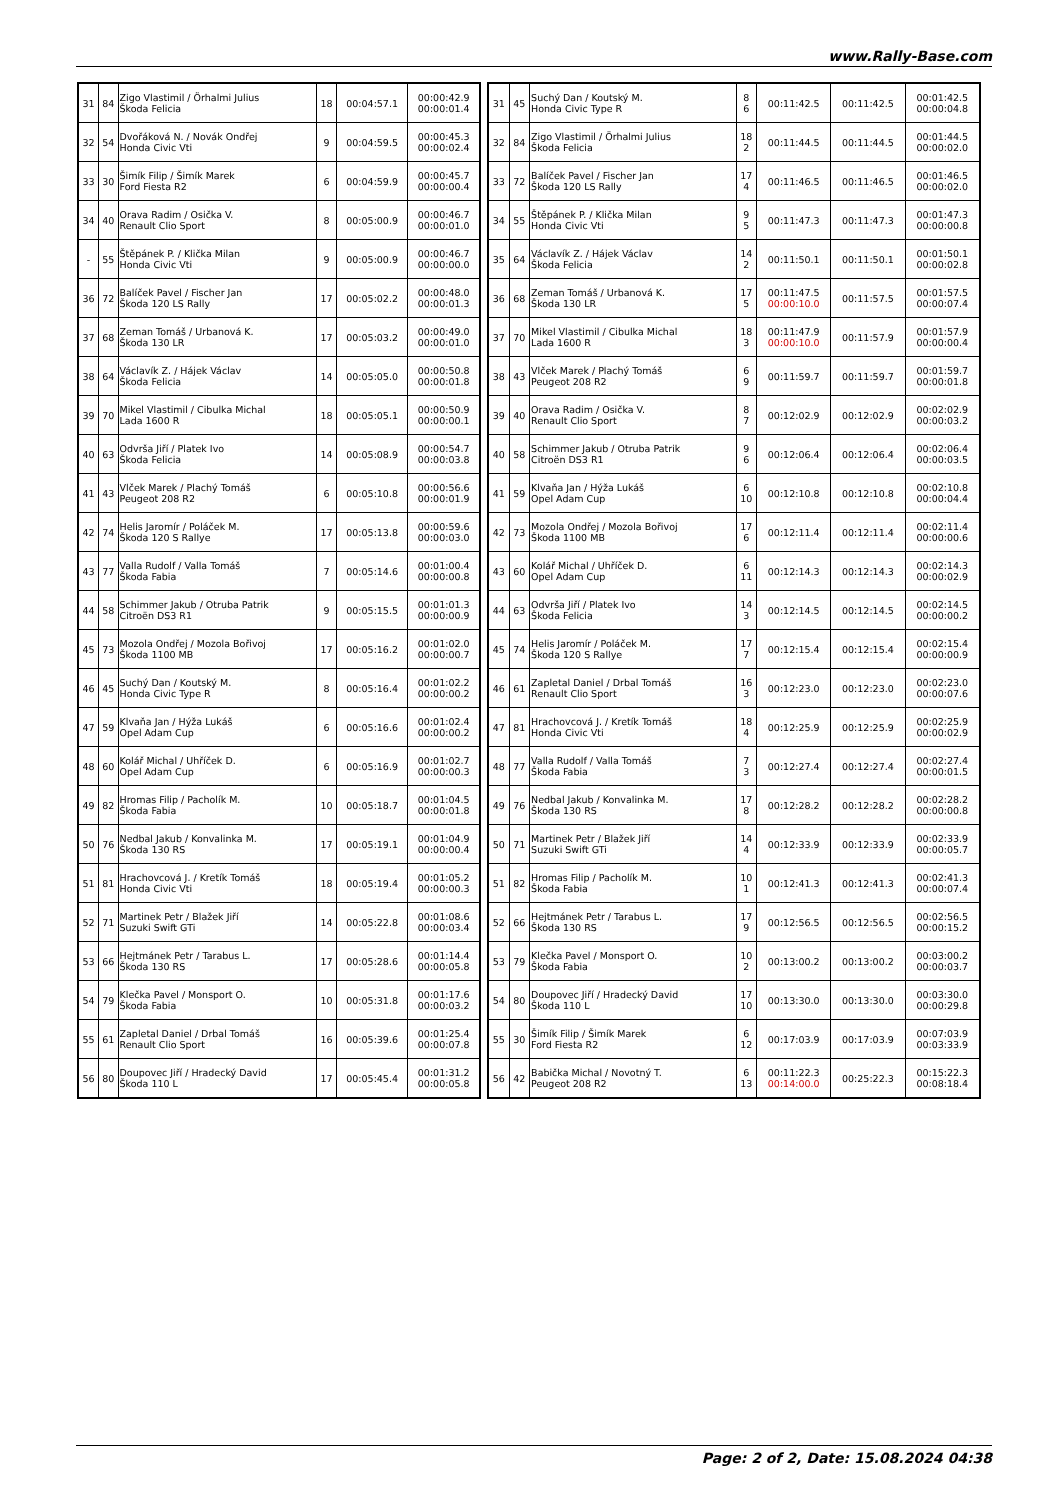www.Rally-Base.com
| 31 | 84 | Zigo Vlastimil / Örhalmi Julius Škoda Felicia | 18 | 00:04:57.1 | 00:00:42.9 00:00:01.4 |
| 32 | 54 | Dvořáková N. / Novák Ondřej Honda Civic Vti | 9 | 00:04:59.5 | 00:00:45.3 00:00:02.4 |
| 33 | 30 | Šimík Filip / Šimík Marek Ford Fiesta R2 | 6 | 00:04:59.9 | 00:00:45.7 00:00:00.4 |
| 34 | 40 | Orava Radim / Osička V. Renault Clio Sport | 8 | 00:05:00.9 | 00:00:46.7 00:00:01.0 |
| - | 55 | Štěpánek P. / Klička Milan Honda Civic Vti | 9 | 00:05:00.9 | 00:00:46.7 00:00:00.0 |
| 36 | 72 | Balíček Pavel / Fischer Jan Škoda 120 LS Rally | 17 | 00:05:02.2 | 00:00:48.0 00:00:01.3 |
| 37 | 68 | Zeman Tomáš / Urbanová K. Škoda 130 LR | 17 | 00:05:03.2 | 00:00:49.0 00:00:01.0 |
| 38 | 64 | Václavík Z. / Hájek Václav Škoda Felicia | 14 | 00:05:05.0 | 00:00:50.8 00:00:01.8 |
| 39 | 70 | Mikel Vlastimil / Cibulka Michal Lada 1600 R | 18 | 00:05:05.1 | 00:00:50.9 00:00:00.1 |
| 40 | 63 | Odvrša Jiří / Platek Ivo Škoda Felicia | 14 | 00:05:08.9 | 00:00:54.7 00:00:03.8 |
| 41 | 43 | Vlček Marek / Plachý Tomáš Peugeot 208 R2 | 6 | 00:05:10.8 | 00:00:56.6 00:00:01.9 |
| 42 | 74 | Helis Jaromír / Poláček M. Škoda 120 S Rallye | 17 | 00:05:13.8 | 00:00:59.6 00:00:03.0 |
| 43 | 77 | Valla Rudolf / Valla Tomáš Škoda Fabia | 7 | 00:05:14.6 | 00:01:00.4 00:00:00.8 |
| 44 | 58 | Schimmer Jakub / Otruba Patrik Citroën DS3 R1 | 9 | 00:05:15.5 | 00:01:01.3 00:00:00.9 |
| 45 | 73 | Mozola Ondřej / Mozola Bořivoj Škoda 1100 MB | 17 | 00:05:16.2 | 00:01:02.0 00:00:00.7 |
| 46 | 45 | Suchý Dan / Koutský M. Honda Civic Type R | 8 | 00:05:16.4 | 00:01:02.2 00:00:00.2 |
| 47 | 59 | Klvaňa Jan / Hýža Lukáš Opel Adam Cup | 6 | 00:05:16.6 | 00:01:02.4 00:00:00.2 |
| 48 | 60 | Kolář Michal / Uhříček D. Opel Adam Cup | 6 | 00:05:16.9 | 00:01:02.7 00:00:00.3 |
| 49 | 82 | Hromas Filip / Pacholík M. Škoda Fabia | 10 | 00:05:18.7 | 00:01:04.5 00:00:01.8 |
| 50 | 76 | Nedbal Jakub / Konvalinka M. Škoda 130 RS | 17 | 00:05:19.1 | 00:01:04.9 00:00:00.4 |
| 51 | 81 | Hrachovcová J. / Kretík Tomáš Honda Civic Vti | 18 | 00:05:19.4 | 00:01:05.2 00:00:00.3 |
| 52 | 71 | Martinek Petr / Blažek Jiří Suzuki Swift GTi | 14 | 00:05:22.8 | 00:01:08.6 00:00:03.4 |
| 53 | 66 | Hejtmánek Petr / Tarabus L. Škoda 130 RS | 17 | 00:05:28.6 | 00:01:14.4 00:00:05.8 |
| 54 | 79 | Klečka Pavel / Monsport O. Škoda Fabia | 10 | 00:05:31.8 | 00:01:17.6 00:00:03.2 |
| 55 | 61 | Zapletal Daniel / Drbal Tomáš Renault Clio Sport | 16 | 00:05:39.6 | 00:01:25.4 00:00:07.8 |
| 56 | 80 | Doupovec Jiří / Hradecký David Škoda 110 L | 17 | 00:05:45.4 | 00:01:31.2 00:00:05.8 |
| 31 | 45 | Suchý Dan / Koutský M. Honda Civic Type R | 8 6 | 00:11:42.5 | 00:11:42.5 | 00:01:42.5 00:00:04.8 |
| 32 | 84 | Zigo Vlastimil / Örhalmi Julius Škoda Felicia | 18 2 | 00:11:44.5 | 00:11:44.5 | 00:01:44.5 00:00:02.0 |
| 33 | 72 | Balíček Pavel / Fischer Jan Škoda 120 LS Rally | 17 4 | 00:11:46.5 | 00:11:46.5 | 00:01:46.5 00:00:02.0 |
| 34 | 55 | Štěpánek P. / Klička Milan Honda Civic Vti | 9 5 | 00:11:47.3 | 00:11:47.3 | 00:01:47.3 00:00:00.8 |
| 35 | 64 | Václavík Z. / Hájek Václav Škoda Felicia | 14 2 | 00:11:50.1 | 00:11:50.1 | 00:01:50.1 00:00:02.8 |
| 36 | 68 | Zeman Tomáš / Urbanová K. Škoda 130 LR | 17 5 | 00:11:47.5 00:00:10.0 | 00:11:57.5 | 00:01:57.5 00:00:07.4 |
| 37 | 70 | Mikel Vlastimil / Cibulka Michal Lada 1600 R | 18 3 | 00:11:47.9 00:00:10.0 | 00:11:57.9 | 00:01:57.9 00:00:00.4 |
| 38 | 43 | Vlček Marek / Plachý Tomáš Peugeot 208 R2 | 6 9 | 00:11:59.7 | 00:11:59.7 | 00:01:59.7 00:00:01.8 |
| 39 | 40 | Orava Radim / Osička V. Renault Clio Sport | 8 7 | 00:12:02.9 | 00:12:02.9 | 00:02:02.9 00:00:03.2 |
| 40 | 58 | Schimmer Jakub / Otruba Patrik Citroën DS3 R1 | 9 6 | 00:12:06.4 | 00:12:06.4 | 00:02:06.4 00:00:03.5 |
| 41 | 59 | Klvaňa Jan / Hýža Lukáš Opel Adam Cup | 6 10 | 00:12:10.8 | 00:12:10.8 | 00:02:10.8 00:00:04.4 |
| 42 | 73 | Mozola Ondřej / Mozola Bořivoj Škoda 1100 MB | 17 6 | 00:12:11.4 | 00:12:11.4 | 00:02:11.4 00:00:00.6 |
| 43 | 60 | Kolář Michal / Uhříček D. Opel Adam Cup | 6 11 | 00:12:14.3 | 00:12:14.3 | 00:02:14.3 00:00:02.9 |
| 44 | 63 | Odvrša Jiří / Platek Ivo Škoda Felicia | 14 3 | 00:12:14.5 | 00:12:14.5 | 00:02:14.5 00:00:00.2 |
| 45 | 74 | Helis Jaromír / Poláček M. Škoda 120 S Rallye | 17 7 | 00:12:15.4 | 00:12:15.4 | 00:02:15.4 00:00:00.9 |
| 46 | 61 | Zapletal Daniel / Drbal Tomáš Renault Clio Sport | 16 3 | 00:12:23.0 | 00:12:23.0 | 00:02:23.0 00:00:07.6 |
| 47 | 81 | Hrachovcová J. / Kretík Tomáš Honda Civic Vti | 18 4 | 00:12:25.9 | 00:12:25.9 | 00:02:25.9 00:00:02.9 |
| 48 | 77 | Valla Rudolf / Valla Tomáš Škoda Fabia | 7 3 | 00:12:27.4 | 00:12:27.4 | 00:02:27.4 00:00:01.5 |
| 49 | 76 | Nedbal Jakub / Konvalinka M. Škoda 130 RS | 17 8 | 00:12:28.2 | 00:12:28.2 | 00:02:28.2 00:00:00.8 |
| 50 | 71 | Martinek Petr / Blažek Jiří Suzuki Swift GTi | 14 4 | 00:12:33.9 | 00:12:33.9 | 00:02:33.9 00:00:05.7 |
| 51 | 82 | Hromas Filip / Pacholík M. Škoda Fabia | 10 1 | 00:12:41.3 | 00:12:41.3 | 00:02:41.3 00:00:07.4 |
| 52 | 66 | Hejtmánek Petr / Tarabus L. Škoda 130 RS | 17 9 | 00:12:56.5 | 00:12:56.5 | 00:02:56.5 00:00:15.2 |
| 53 | 79 | Klečka Pavel / Monsport O. Škoda Fabia | 10 2 | 00:13:00.2 | 00:13:00.2 | 00:03:00.2 00:00:03.7 |
| 54 | 80 | Doupovec Jiří / Hradecký David Škoda 110 L | 17 10 | 00:13:30.0 | 00:13:30.0 | 00:03:30.0 00:00:29.8 |
| 55 | 30 | Šimík Filip / Šimík Marek Ford Fiesta R2 | 6 12 | 00:17:03.9 | 00:17:03.9 | 00:07:03.9 00:03:33.9 |
| 56 | 42 | Babička Michal / Novotný T. Peugeot 208 R2 | 6 13 | 00:11:22.3 00:14:00.0 | 00:25:22.3 | 00:15:22.3 00:08:18.4 |
Page: 2 of 2, Date: 15.08.2024 04:38